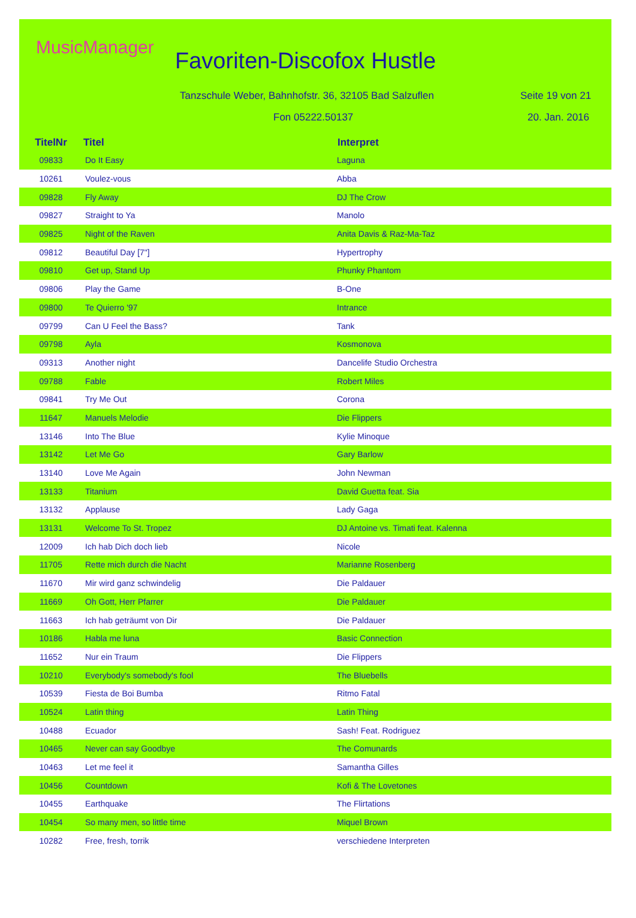MusicManager
Favoriten-Discofox Hustle
Tanzschule Weber, Bahnhofstr. 36, 32105 Bad Salzuflen
Seite 19 von 21
Fon 05222.50137 20. Jan. 2016
| TitelNr | Titel | Interpret |
| --- | --- | --- |
| 09833 | Do It Easy | Laguna |
| 10261 | Voulez-vous | Abba |
| 09828 | Fly Away | DJ The Crow |
| 09827 | Straight to Ya | Manolo |
| 09825 | Night of the Raven | Anita Davis & Raz-Ma-Taz |
| 09812 | Beautiful Day [7"] | Hypertrophy |
| 09810 | Get up, Stand Up | Phunky Phantom |
| 09806 | Play the Game | B-One |
| 09800 | Te Quierro '97 | Intrance |
| 09799 | Can U Feel the Bass? | Tank |
| 09798 | Ayla | Kosmonova |
| 09313 | Another night | Dancelife Studio Orchestra |
| 09788 | Fable | Robert Miles |
| 09841 | Try Me Out | Corona |
| 11647 | Manuels Melodie | Die Flippers |
| 13146 | Into The Blue | Kylie Minoque |
| 13142 | Let Me Go | Gary Barlow |
| 13140 | Love Me Again | John Newman |
| 13133 | Titanium | David Guetta feat. Sia |
| 13132 | Applause | Lady Gaga |
| 13131 | Welcome To St. Tropez | DJ Antoine vs. Timati feat. Kalenna |
| 12009 | Ich hab Dich doch lieb | Nicole |
| 11705 | Rette mich durch die Nacht | Marianne Rosenberg |
| 11670 | Mir wird ganz schwindelig | Die Paldauer |
| 11669 | Oh Gott, Herr Pfarrer | Die Paldauer |
| 11663 | Ich hab geträumt von Dir | Die Paldauer |
| 10186 | Habla me luna | Basic Connection |
| 11652 | Nur ein Traum | Die Flippers |
| 10210 | Everybody's somebody's fool | The Bluebells |
| 10539 | Fiesta de Boi Bumba | Ritmo Fatal |
| 10524 | Latin thing | Latin Thing |
| 10488 | Ecuador | Sash! Feat. Rodriguez |
| 10465 | Never can say Goodbye | The Comunards |
| 10463 | Let me feel it | Samantha Gilles |
| 10456 | Countdown | Kofi & The Lovetones |
| 10455 | Earthquake | The Flirtations |
| 10454 | So many men, so little time | Miquel Brown |
| 10282 | Free, fresh, torrik | verschiedene Interpreten |